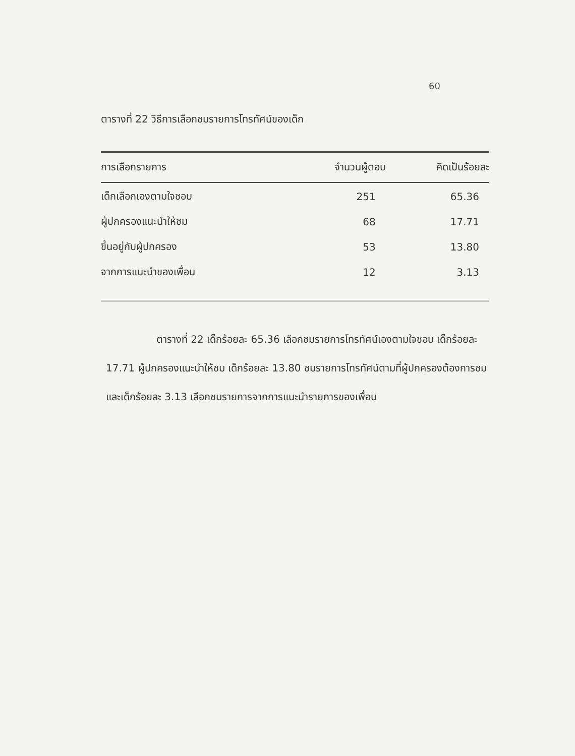60
ตารางที่ 22 วิธีการเลือกชมรายการโทรทัศน์ของเด็ก
| การเลือกรายการ | จำนวนผู้ตอบ | คิดเป็นร้อยละ |
| --- | --- | --- |
| เด็กเลือกเองตามใจชอบ | 251 | 65.36 |
| ผู้ปกครองแนะนำให้ชม | 68 | 17.71 |
| ขึ้นอยู่กับผู้ปกครอง | 53 | 13.80 |
| จากการแนะนำของเพื่อน | 12 | 3.13 |
     ตารางที่ 22 เด็กร้อยละ 65.36 เลือกชมรายการโทรทัศน์เองตามใจชอบ เด็กร้อยละ 17.71 ผู้ปกครองแนะนำให้ชม เด็กร้อยละ 13.80 ชมรายการโทรทัศน์ตามที่ผู้ปกครองต้องการชม และเด็กร้อยละ 3.13 เลือกชมรายการจากการแนะนำรายการของเพื่อน